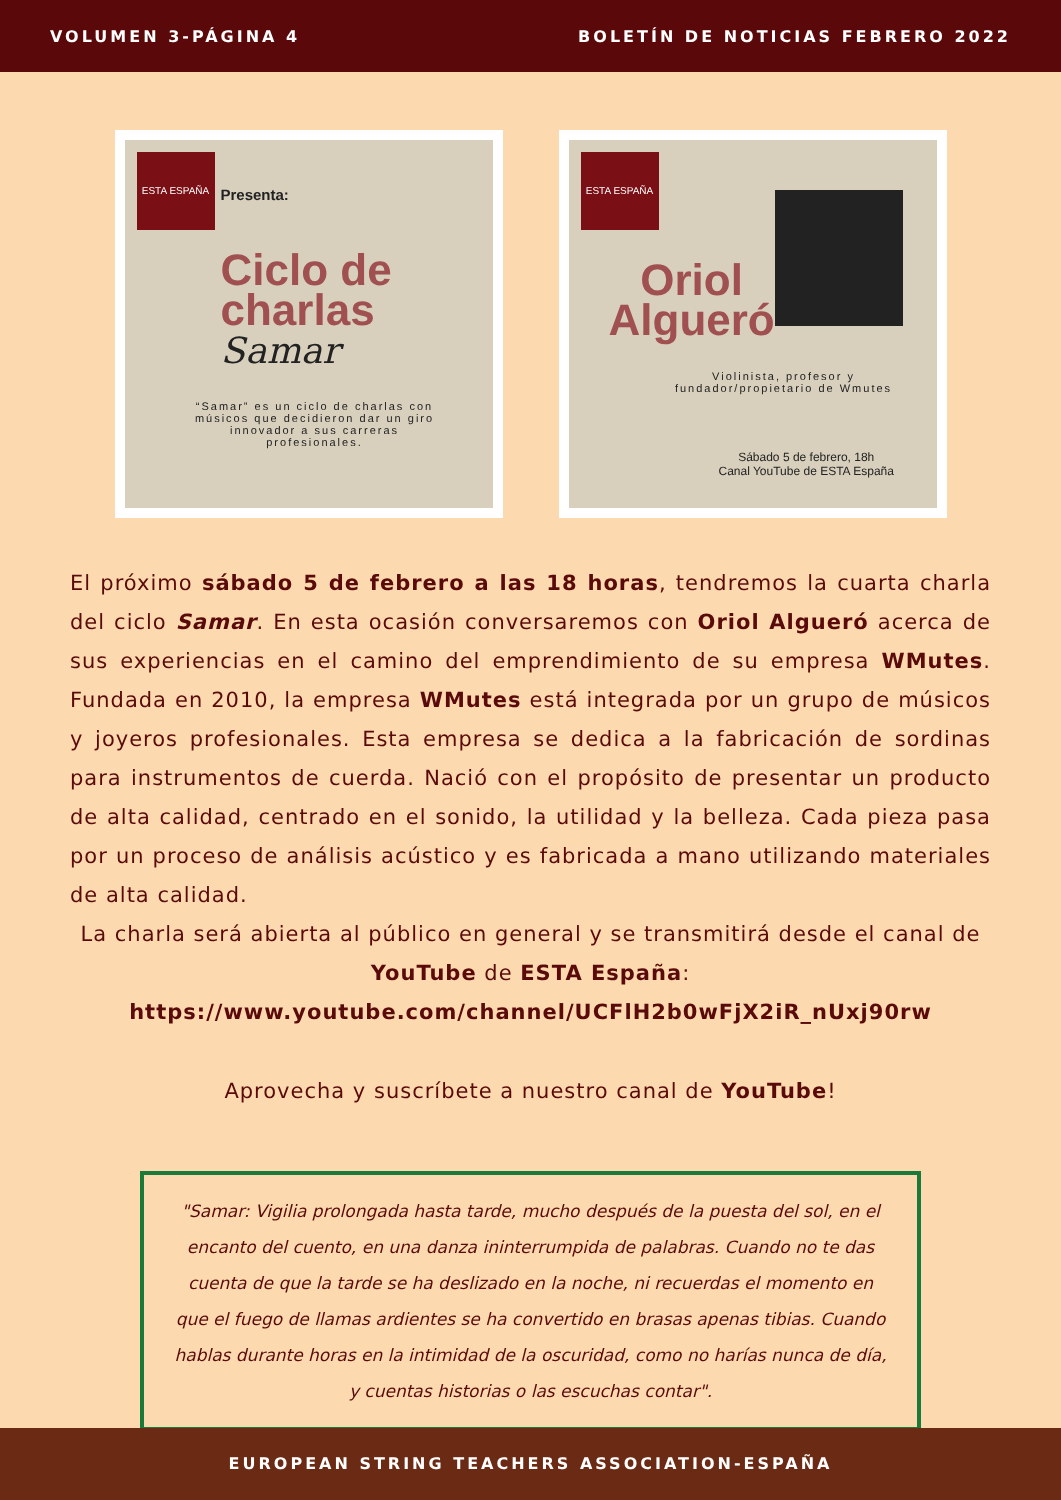VOLUMEN 3-PÁGINA 4 BOLETÍN DE NOTICIAS FEBRERO 2022
ESTA ESPAÑA
Presenta:
Ciclo de
charlas
Samar
“Samar” es un ciclo de charlas con músicos que decidieron dar un giro innovador a sus carreras profesionales.
ESTA ESPAÑA
Oriol
Algueró
Violinista, profesor y fundador/propietario de Wmutes
Sábado 5 de febrero, 18h
Canal YouTube de ESTA España
El próximo sábado 5 de febrero a las 18 horas, tendremos la cuarta charla del ciclo Samar. En esta ocasión conversaremos con Oriol Algueró acerca de sus experiencias en el camino del emprendimiento de su empresa WMutes. Fundada en 2010, la empresa WMutes está integrada por un grupo de músicos y joyeros profesionales. Esta empresa se dedica a la fabricación de sordinas para instrumentos de cuerda. Nació con el propósito de presentar un producto de alta calidad, centrado en el sonido, la utilidad y la belleza. Cada pieza pasa por un proceso de análisis acústico y es fabricada a mano utilizando materiales de alta calidad.
La charla será abierta al público en general y se transmitirá desde el canal de YouTube de ESTA España:
https://www.youtube.com/channel/UCFlH2b0wFjX2iR_nUxj90rw
Aprovecha y suscríbete a nuestro canal de YouTube!
"Samar: Vigilia prolongada hasta tarde, mucho después de la puesta del sol, en el encanto del cuento, en una danza ininterrumpida de palabras. Cuando no te das cuenta de que la tarde se ha deslizado en la noche, ni recuerdas el momento en que el fuego de llamas ardientes se ha convertido en brasas apenas tibias. Cuando hablas durante horas en la intimidad de la oscuridad, como no harías nunca de día, y cuentas historias o las escuchas contar".
EUROPEAN STRING TEACHERS ASSOCIATION-ESPAÑA